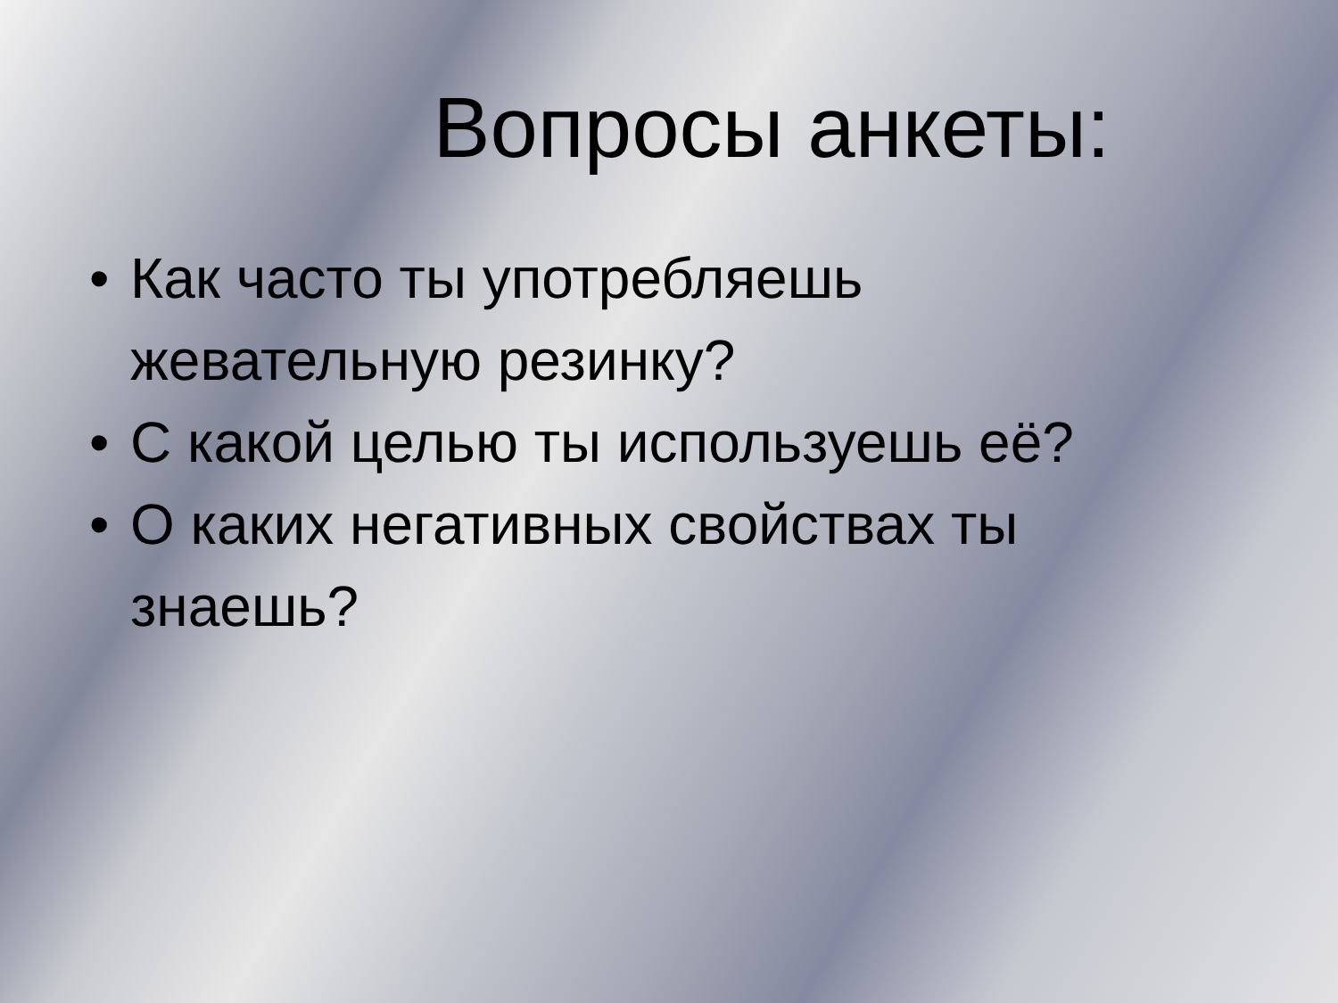Вопросы анкеты:
• Как часто ты употребляешь жевательную резинку?
• С какой целью ты используешь её?
• О каких негативных свойствах ты знаешь?